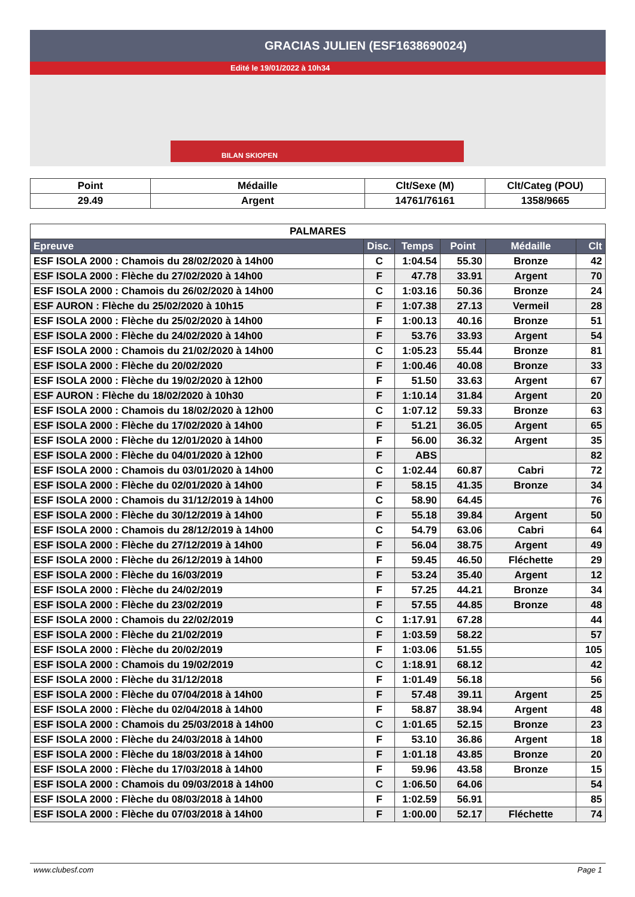GRACIAS JULIEN (ESF1638690024)
Edité le 19/01/2022 à 10h34
BILAN SKIOPEN
| Point | Médaille | Clt/Sexe (M) | Clt/Categ (POU) |
| --- | --- | --- | --- |
| 29.49 | Argent | 14761/76161 | 1358/9665 |
| PALMARES | | | | | |
| Epreuve | Disc. | Temps | Point | Médaille | Clt |
| ESF ISOLA 2000 : Chamois du 28/02/2020 à 14h00 | C | 1:04.54 | 55.30 | Bronze | 42 |
| ESF ISOLA 2000 : Flèche du 27/02/2020 à 14h00 | F | 47.78 | 33.91 | Argent | 70 |
| ESF ISOLA 2000 : Chamois du 26/02/2020 à 14h00 | C | 1:03.16 | 50.36 | Bronze | 24 |
| ESF AURON : Flèche du 25/02/2020 à 10h15 | F | 1:07.38 | 27.13 | Vermeil | 28 |
| ESF ISOLA 2000 : Flèche du 25/02/2020 à 14h00 | F | 1:00.13 | 40.16 | Bronze | 51 |
| ESF ISOLA 2000 : Flèche du 24/02/2020 à 14h00 | F | 53.76 | 33.93 | Argent | 54 |
| ESF ISOLA 2000 : Chamois du 21/02/2020 à 14h00 | C | 1:05.23 | 55.44 | Bronze | 81 |
| ESF ISOLA 2000 : Flèche du 20/02/2020 | F | 1:00.46 | 40.08 | Bronze | 33 |
| ESF ISOLA 2000 : Flèche du 19/02/2020 à 12h00 | F | 51.50 | 33.63 | Argent | 67 |
| ESF AURON : Flèche du 18/02/2020 à 10h30 | F | 1:10.14 | 31.84 | Argent | 20 |
| ESF ISOLA 2000 : Chamois du 18/02/2020 à 12h00 | C | 1:07.12 | 59.33 | Bronze | 63 |
| ESF ISOLA 2000 : Flèche du 17/02/2020 à 14h00 | F | 51.21 | 36.05 | Argent | 65 |
| ESF ISOLA 2000 : Flèche du 12/01/2020 à 14h00 | F | 56.00 | 36.32 | Argent | 35 |
| ESF ISOLA 2000 : Flèche du 04/01/2020 à 12h00 | F | ABS | | | 82 |
| ESF ISOLA 2000 : Chamois du 03/01/2020 à 14h00 | C | 1:02.44 | 60.87 | Cabri | 72 |
| ESF ISOLA 2000 : Flèche du 02/01/2020 à 14h00 | F | 58.15 | 41.35 | Bronze | 34 |
| ESF ISOLA 2000 : Chamois du 31/12/2019 à 14h00 | C | 58.90 | 64.45 | | 76 |
| ESF ISOLA 2000 : Flèche du 30/12/2019 à 14h00 | F | 55.18 | 39.84 | Argent | 50 |
| ESF ISOLA 2000 : Chamois du 28/12/2019 à 14h00 | C | 54.79 | 63.06 | Cabri | 64 |
| ESF ISOLA 2000 : Flèche du 27/12/2019 à 14h00 | F | 56.04 | 38.75 | Argent | 49 |
| ESF ISOLA 2000 : Flèche du 26/12/2019 à 14h00 | F | 59.45 | 46.50 | Fléchette | 29 |
| ESF ISOLA 2000 : Flèche du 16/03/2019 | F | 53.24 | 35.40 | Argent | 12 |
| ESF ISOLA 2000 : Flèche du 24/02/2019 | F | 57.25 | 44.21 | Bronze | 34 |
| ESF ISOLA 2000 : Flèche du 23/02/2019 | F | 57.55 | 44.85 | Bronze | 48 |
| ESF ISOLA 2000 : Chamois du 22/02/2019 | C | 1:17.91 | 67.28 | | 44 |
| ESF ISOLA 2000 : Flèche du 21/02/2019 | F | 1:03.59 | 58.22 | | 57 |
| ESF ISOLA 2000 : Flèche du 20/02/2019 | F | 1:03.06 | 51.55 | | 105 |
| ESF ISOLA 2000 : Chamois du 19/02/2019 | C | 1:18.91 | 68.12 | | 42 |
| ESF ISOLA 2000 : Flèche du 31/12/2018 | F | 1:01.49 | 56.18 | | 56 |
| ESF ISOLA 2000 : Flèche du 07/04/2018 à 14h00 | F | 57.48 | 39.11 | Argent | 25 |
| ESF ISOLA 2000 : Flèche du 02/04/2018 à 14h00 | F | 58.87 | 38.94 | Argent | 48 |
| ESF ISOLA 2000 : Chamois du 25/03/2018 à 14h00 | C | 1:01.65 | 52.15 | Bronze | 23 |
| ESF ISOLA 2000 : Flèche du 24/03/2018 à 14h00 | F | 53.10 | 36.86 | Argent | 18 |
| ESF ISOLA 2000 : Flèche du 18/03/2018 à 14h00 | F | 1:01.18 | 43.85 | Bronze | 20 |
| ESF ISOLA 2000 : Flèche du 17/03/2018 à 14h00 | F | 59.96 | 43.58 | Bronze | 15 |
| ESF ISOLA 2000 : Chamois du 09/03/2018 à 14h00 | C | 1:06.50 | 64.06 | | 54 |
| ESF ISOLA 2000 : Flèche du 08/03/2018 à 14h00 | F | 1:02.59 | 56.91 | | 85 |
| ESF ISOLA 2000 : Flèche du 07/03/2018 à 14h00 | F | 1:00.00 | 52.17 | Fléchette | 74 |
www.clubesf.com Page 1